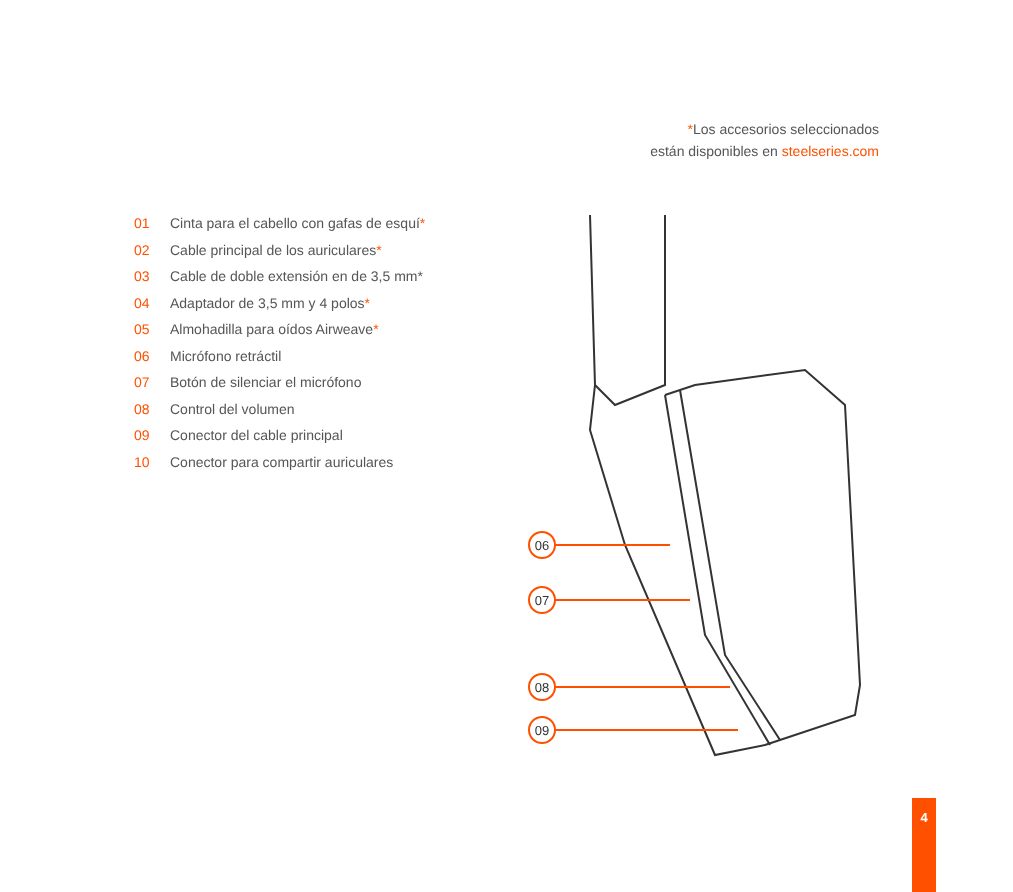*Los accesorios seleccionados
están disponibles en steelseries.com
01 Cinta para el cabello con gafas de esquí*
02 Cable principal de los auriculares*
03 Cable de doble extensión en de 3,5 mm*
04 Adaptador de 3,5 mm y 4 polos*
05 Almohadilla para oídos Airweave*
06 Micrófono retráctil
07 Botón de silenciar el micrófono
08 Control del volumen
09 Conector del cable principal
10 Conector para compartir auriculares
06
07
08
09
4